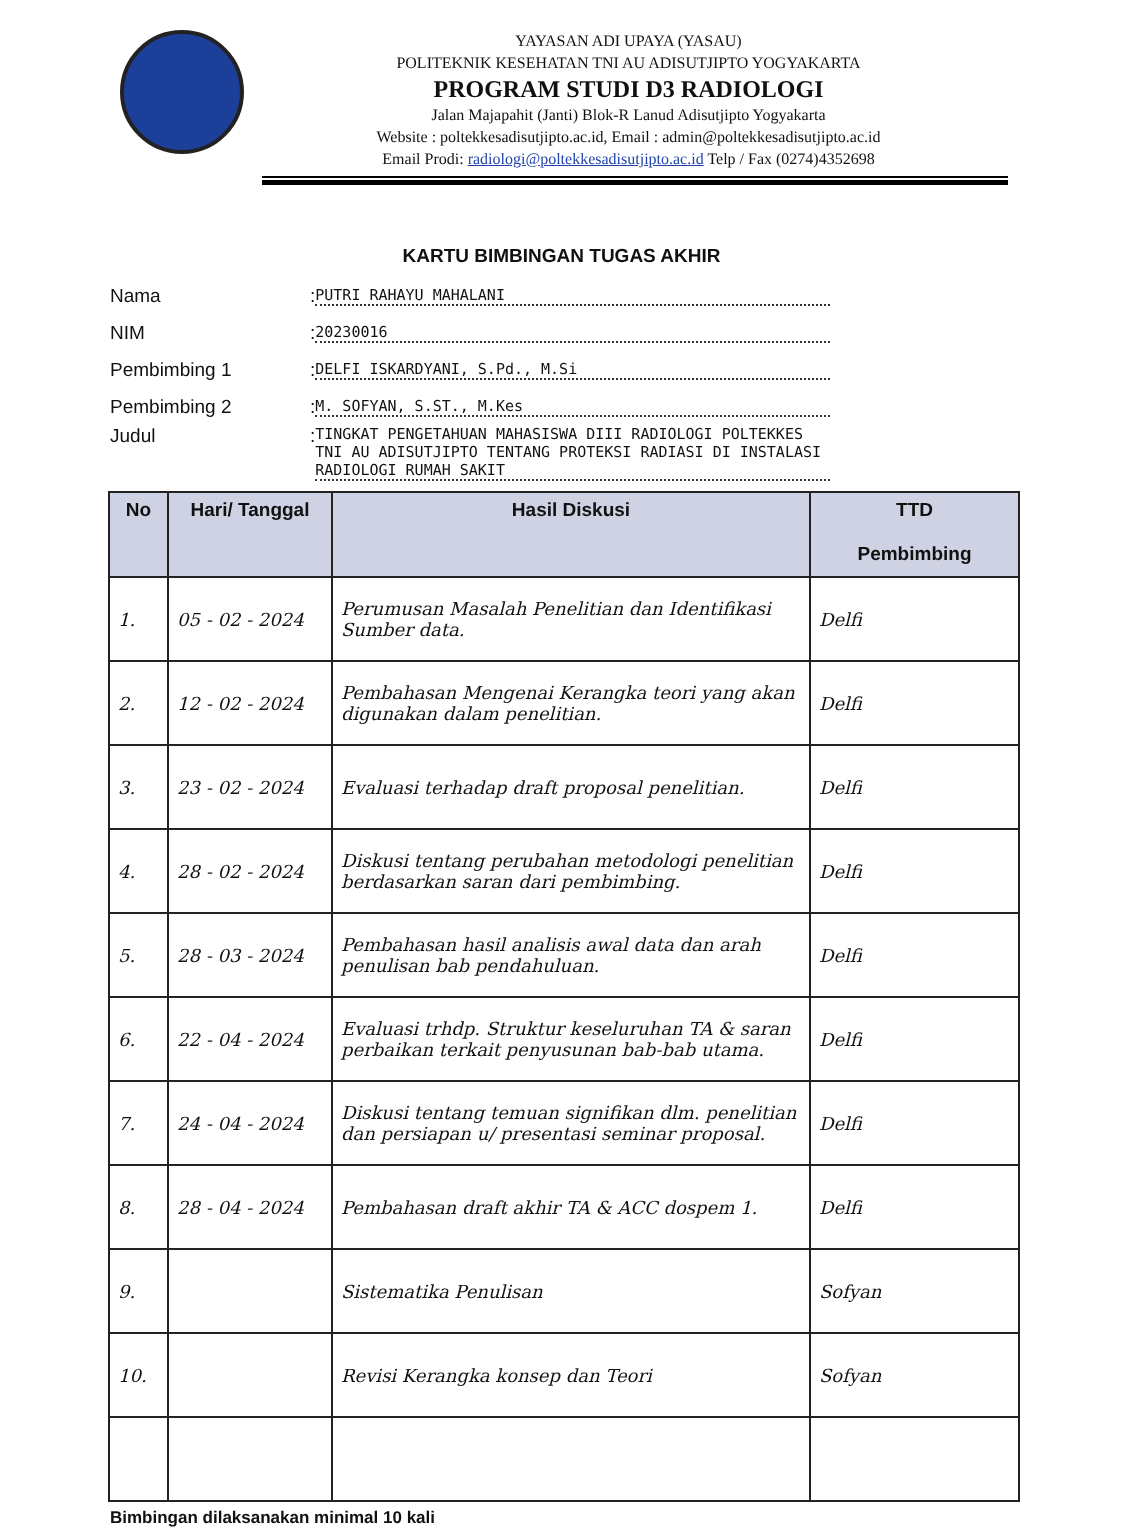YAYASAN ADI UPAYA (YASAU)
POLITEKNIK KESEHATAN TNI AU ADISUTJIPTO YOGYAKARTA
PROGRAM STUDI D3 RADIOLOGI
Jalan Majapahit (Janti) Blok-R Lanud Adisutjipto Yogyakarta
Website : poltekkesadisutjipto.ac.id, Email : admin@poltekkesadisutjipto.ac.id
Email Prodi: radiologi@poltekkesadisutjipto.ac.id Telp / Fax (0274)4352698
KARTU BIMBINGAN TUGAS AKHIR
Nama: PUTRI RAHAYU MAHALANI
NIM: 20230016
Pembimbing 1: DELFI ISKARDYANI, S.Pd., M.Si
Pembimbing 2: M. SOFYAN, S.ST., M.Kes
Judul: TINGKAT PENGETAHUAN MAHASISWA DIII RADIOLOGI POLTEKKES TNI AU ADISUTJIPTO TENTANG PROTEKSI RADIASI DI INSTALASI RADIOLOGI RUMAH SAKIT
| No | Hari/ Tanggal | Hasil Diskusi | TTD Pembimbing |
| --- | --- | --- | --- |
| 1. | 05 - 02 - 2024 | Perumusan Masalah Penelitian dan Identifikasi Sumber data. | Delfi |
| 2. | 12 - 02 - 2024 | Pembahasan Mengenai Kerangka teori yang akan digunakan dalam penelitian. | Delfi |
| 3. | 23 - 02 - 2024 | Evaluasi terhadap draft proposal penelitian. | Delfi |
| 4. | 28 - 02 - 2024 | Diskusi tentang perubahan metodologi penelitian berdasarkan saran dari pembimbing. | Delfi |
| 5. | 28 - 03 - 2024 | Pembahasan hasil analisis awal data dan arah penulisan bab pendahuluan. | Delfi |
| 6. | 22 - 04 - 2024 | Evaluasi trhdp. Struktur keseluruhan TA & saran perbaikan terkait penyusunan bab-bab utama. | Delfi |
| 7. | 24 - 04 - 2024 | Diskusi tentang temuan signifikan dlm. penelitian dan persiapan u/ presentasi seminar proposal. | Delfi |
| 8. | 28 - 04 - 2024 | Pembahasan draft akhir TA & ACC dospem 1. | Delfi |
| 9. | | Sistematika Penulisan | Sofyan |
| 10. | | Revisi Kerangka konsep dan Teori | Sofyan |
Bimbingan dilaksanakan minimal 10 kali